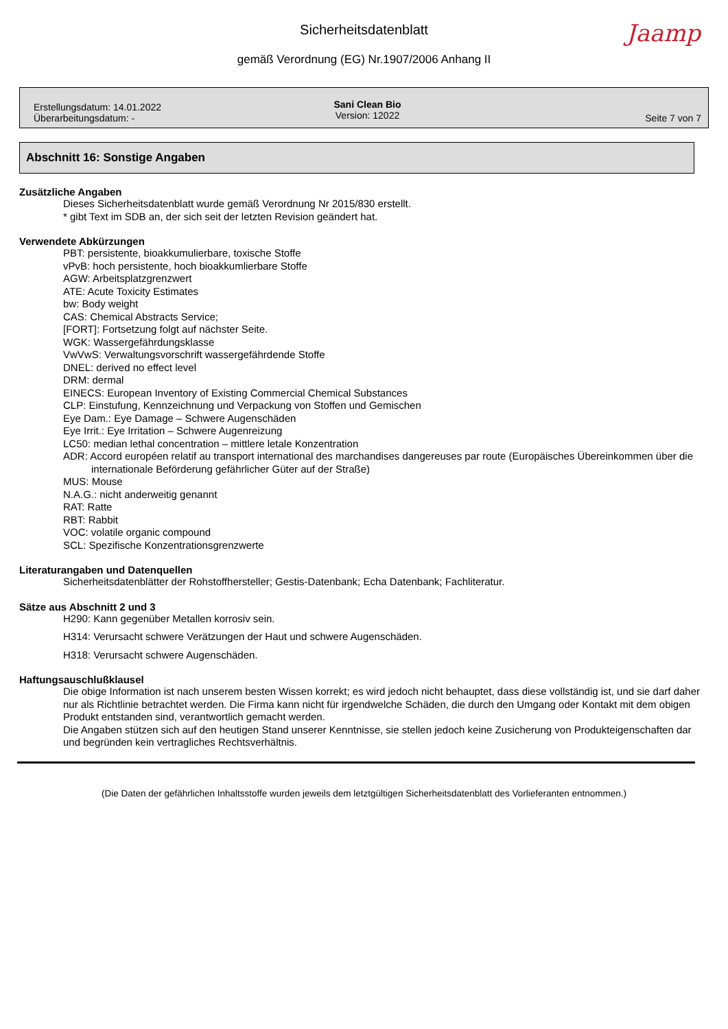Sicherheitsdatenblatt
Jaamp
gemäß Verordnung (EG) Nr.1907/2006 Anhang II
Erstellungsdatum: 14.01.2022
Überarbeitungsdatum: -
Sani Clean Bio
Version: 12022
Seite 7 von 7
Abschnitt 16: Sonstige Angaben
Zusätzliche Angaben
Dieses Sicherheitsdatenblatt wurde gemäß Verordnung Nr 2015/830 erstellt.
* gibt Text im SDB an, der sich seit der letzten Revision geändert hat.
Verwendete Abkürzungen
PBT: persistente, bioakkumulierbare, toxische Stoffe
vPvB: hoch persistente, hoch bioakkumlierbare Stoffe
AGW: Arbeitsplatzgrenzwert
ATE: Acute Toxicity Estimates
bw: Body weight
CAS: Chemical Abstracts Service;
[FORT]: Fortsetzung folgt auf nächster Seite.
WGK: Wassergefährdungsklasse
VwVwS: Verwaltungsvorschrift wassergefährdende Stoffe
DNEL: derived no effect level
DRM: dermal
EINECS: European Inventory of Existing Commercial Chemical Substances
CLP: Einstufung, Kennzeichnung und Verpackung von Stoffen und Gemischen
Eye Dam.: Eye Damage – Schwere Augenschäden
Eye Irrit.: Eye Irritation – Schwere Augenreizung
LC50: median lethal concentration – mittlere letale Konzentration
ADR: Accord européen relatif au transport international des marchandises dangereuses par route (Europäisches Übereinkommen über die internationale Beförderung gefährlicher Güter auf der Straße)
MUS: Mouse
N.A.G.: nicht anderweitig genannt
RAT: Ratte
RBT: Rabbit
VOC: volatile organic compound
SCL: Spezifische Konzentrationsgrenzwerte
Literaturangaben und Datenquellen
Sicherheitsdatenblätter der Rohstoffhersteller; Gestis-Datenbank; Echa Datenbank; Fachliteratur.
Sätze aus Abschnitt 2 und 3
H290: Kann gegenüber Metallen korrosiv sein.
H314: Verursacht schwere Verätzungen der Haut und schwere Augenschäden.
H318: Verursacht schwere Augenschäden.
Haftungsauschlußklausel
Die obige Information ist nach unserem besten Wissen korrekt; es wird jedoch nicht behauptet, dass diese vollständig ist, und sie darf daher nur als Richtlinie betrachtet werden. Die Firma kann nicht für irgendwelche Schäden, die durch den Umgang oder Kontakt mit dem obigen Produkt entstanden sind, verantwortlich gemacht werden.
Die Angaben stützen sich auf den heutigen Stand unserer Kenntnisse, sie stellen jedoch keine Zusicherung von Produkteigenschaften dar und begründen kein vertragliches Rechtsverhältnis.
(Die Daten der gefährlichen Inhaltsstoffe wurden jeweils dem letztgültigen Sicherheitsdatenblatt des Vorlieferanten entnommen.)